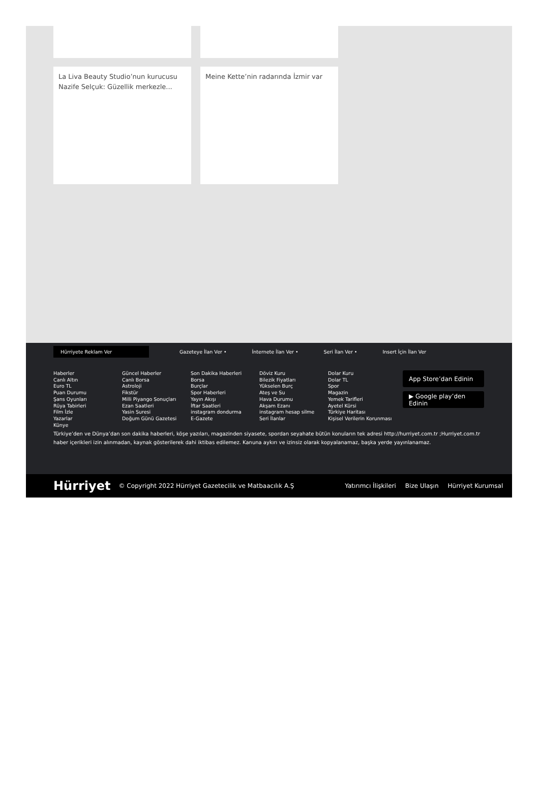La Liva Beauty Studio’nun kurucusu Nazife Selçuk: Güzellik merkezle...
Meine Kette’nin radarında İzmir var
Hürriyete Reklam Ver
Gazeteye İlan Ver • İnternete İlan Ver • Seri İlan Ver • Insert İçin İlan Ver
Haberler
Canlı Altın
Euro TL
Puan Durumu
Şans Oyunları
Rüya Tabirleri
Film İzle
Yazarlar
Künye
Güncel Haberler
Canlı Borsa
Astroloji
Fikstür
Milli Piyango Sonuçları
Ezan Saatleri
Yasin Suresi
Doğum Günü Gazetesi
Son Dakika Haberleri
Borsa
Burçlar
Spor Haberleri
Yayın Akışı
İftar Saatleri
instagram dondurma
E-Gazete
Döviz Kuru
Bilezik Fiyatları
Yükselen Burç
Ateş ve Su
Hava Durumu
Akşam Ezanı
instagram hesap silme
Seri İlanlar
Dolar Kuru
Dolar TL
Spor
Magazin
Yemek Tarifleri
Ayetel Kürsi
Türkiye Haritası
Kişisel Verilerin Korunması
App Store’dan Edinin
▶ Google play’den Edinin
Türkiye’den ve Dünya’dan son dakika haberleri, köşe yazıları, magazinden siyasete, spordan seyahate bütün konuların tek adresi http://hurriyet.com.tr ;Hurriyet.com.tr haber içerikleri izin alınmadan, kaynak gösterilerek dahi iktibas edilemez. Kanuna aykırı ve izinsiz olarak kopyalanamaz, başka yerde yayınlanamaz.
Hürriyet © Copyright 2022 Hürriyet Gazetecilik ve Matbaacılık A.Ş Yatırımcı İlişkileri Bize Ulaşın Hürriyet Kurumsal